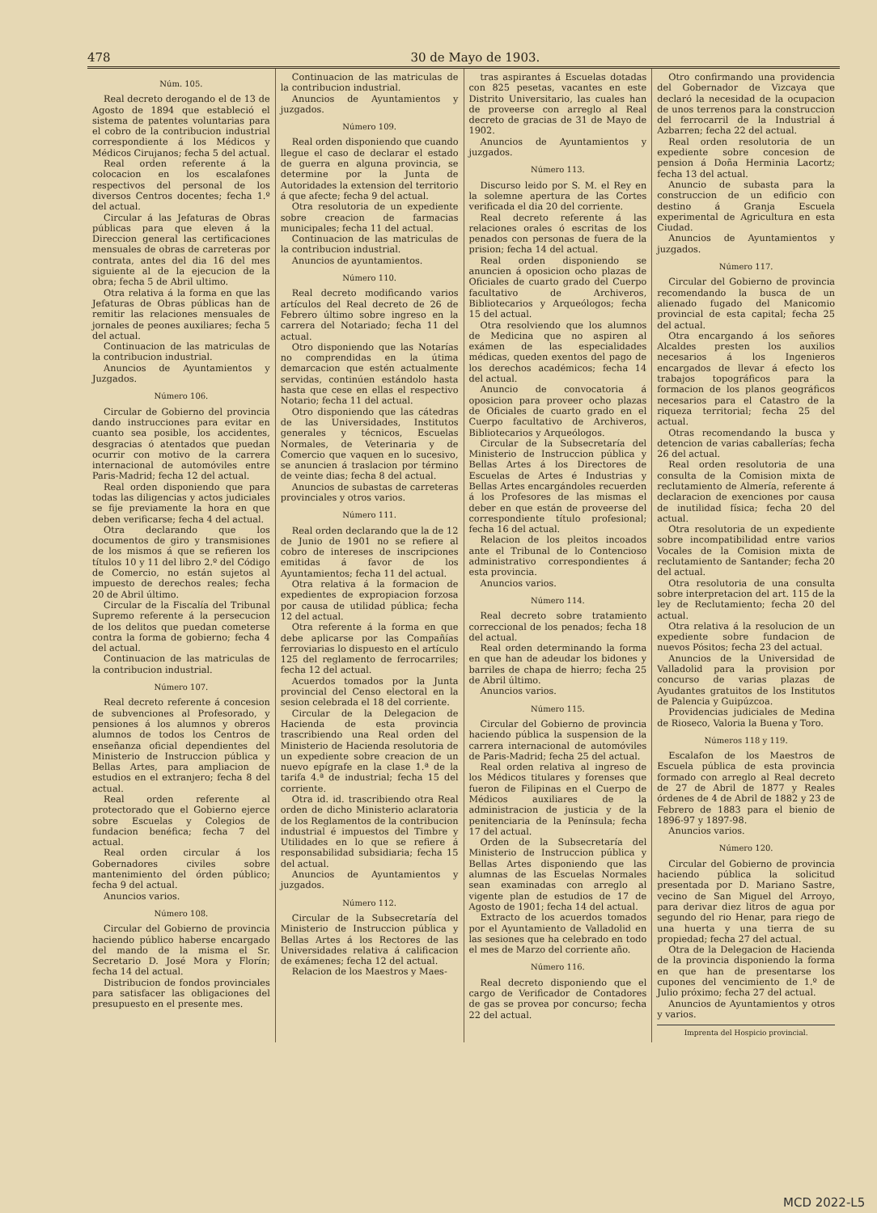478 30 de Mayo de 1903.
Núm. 105.
Real decreto derogando el de 13 de Agosto de 1894 que estableció el sistema de patentes voluntarias para el cobro de la contribucion industrial correspondiente á los Médicos y Médicos Cirujanos; fecha 5 del actual.
Real orden referente á la colocacion en los escalafones respectivos del personal de los diversos Centros docentes; fecha 1.º del actual.
Circular á las Jefaturas de Obras públicas para que eleven á la Direccion general las certificaciones mensuales de obras de carreteras por contrata, antes del dia 16 del mes siguiente al de la ejecucion de la obra; fecha 5 de Abril ultimo.
Otra relativa á la forma en que las Jefaturas de Obras públicas han de remitir las relaciones mensuales de jornales de peones auxiliares; fecha 5 del actual.
Continuacion de las matriculas de la contribucion industrial.
Anuncios de Ayuntamientos y Juzgados.
Número 106.
Circular de Gobierno del provincia dando instrucciones para evitar en cuanto sea posible, los accidentes, desgracias ó atentados que puedan ocurrir con motivo de la carrera internacional de automóviles entre Paris-Madrid; fecha 12 del actual.
Real orden disponiendo que para todas las diligencias y actos judiciales se fije previamente la hora en que deben verificarse; fecha 4 del actual.
Otra declarando que los documentos de giro y transmisiones de los mismos á que se refieren los títulos 10 y 11 del libro 2.º del Código de Comercio, no están sujetos al impuesto de derechos reales; fecha 20 de Abril último.
Circular de la Fiscalía del Tribunal Supremo referente á la persecucion de los delitos que puedan cometerse contra la forma de gobierno; fecha 4 del actual.
Continuacion de las matriculas de la contribucion industrial.
Número 107.
Real decreto referente á concesion de subvenciones al Profesorado, y pensiones á los alumnos y obreros alumnos de todos los Centros de enseñanza oficial dependientes del Ministerio de Instruccion pública y Bellas Artes, para ampliacion de estudios en el extranjero; fecha 8 del actual.
Real orden referente al protectorado que el Gobierno ejerce sobre Escuelas y Colegios de fundacion benéfica; fecha 7 del actual.
Real orden circular á los Gobernadores civiles sobre mantenimiento del órden público; fecha 9 del actual.
Anuncios varios.
Número 108.
Circular del Gobierno de provincia haciendo público haberse encargado del mando de la misma el Sr. Secretario D. José Mora y Florín; fecha 14 del actual.
Distribucion de fondos provinciales para satisfacer las obligaciones del presupuesto en el presente mes.
Continuacion de las matriculas de la contribucion industrial.
Anuncios de Ayuntamientos y juzgados.
Número 109.
Real orden disponiendo que cuando llegue el caso de declarar el estado de guerra en alguna provincia, se determine por la Junta de Autoridades la extension del territorio á que afecte; fecha 9 del actual.
Otra resolutoria de un expediente sobre creacion de farmacias municipales; fecha 11 del actual.
Continuacion de las matriculas de la contribucion industrial.
Anuncios de ayuntamientos.
Número 110.
Real decreto modificando varios artículos del Real decreto de 26 de Febrero último sobre ingreso en la carrera del Notariado; fecha 11 del actual.
Otro disponiendo que las Notarías no comprendidas en la útima demarcacion que estén actualmente servidas, continúen estándolo hasta hasta que cese en ellas el respectivo Notario; fecha 11 del actual.
Otro disponiendo que las cátedras de las Universidades, Institutos generales y técnicos, Escuelas Normales, de Veterinaria y de Comercio que vaquen en lo sucesivo, se anuncien á traslacion por término de veinte dias; fecha 8 del actual.
Anuncios de subastas de carreteras provinciales y otros varios.
Número 111.
Real orden declarando que la de 12 de Junio de 1901 no se refiere al cobro de intereses de inscripciones emitidas á favor de los Ayuntamientos; fecha 11 del actual.
Otra relativa á la formacion de expedientes de expropiacion forzosa por causa de utilidad pública; fecha 12 del actual.
Otra referente á la forma en que debe aplicarse por las Compañías ferroviarias lo dispuesto en el artículo 125 del reglamento de ferrocarriles; fecha 12 del actual.
Acuerdos tomados por la Junta provincial del Censo electoral en la sesion celebrada el 18 del corriente.
Circular de la Delegacion de Hacienda de esta provincia trascribiendo una Real orden del Ministerio de Hacienda resolutoria de un expediente sobre creacion de un nuevo epígrafe en la clase 1.ª de la tarifa 4.ª de industrial; fecha 15 del corriente.
Otra id. id. trascribiendo otra Real orden de dicho Ministerio aclaratoria de los Reglamentos de la contribucion industrial é impuestos del Timbre y Utilidades en lo que se refiere á responsabilidad subsidiaria; fecha 15 del actual.
Anuncios de Ayuntamientos y juzgados.
Número 112.
Circular de la Subsecretaría del Ministerio de Instruccion pública y Bellas Artes á los Rectores de las Universidades relativa á calificacion de exámenes; fecha 12 del actual.
Relacion de los Maestros y Maes-
tras aspirantes á Escuelas dotadas con 825 pesetas, vacantes en este Distrito Universitario, las cuales han de proveerse con arreglo al Real decreto de gracias de 31 de Mayo de 1902.
Anuncios de Ayuntamientos y juzgados.
Número 113.
Discurso leido por S. M. el Rey en la solemne apertura de las Cortes verificada el dia 20 del corriente.
Real decreto referente á las relaciones orales ó escritas de los penados con personas de fuera de la prision; fecha 14 del actual.
Real orden disponiendo se anuncien á oposicion ocho plazas de Oficiales de cuarto grado del Cuerpo facultativo de Archiveros, Bibliotecarios y Arqueólogos; fecha 15 del actual.
Otra resolviendo que los alumnos de Medicina que no aspiren al exámen de las especialidades médicas, queden exentos del pago de los derechos académicos; fecha 14 del actual.
Anuncio de convocatoria á oposicion para proveer ocho plazas de Oficiales de cuarto grado en el Cuerpo facultativo de Archiveros, Bibliotecarios y Arqueólogos.
Circular de la Subsecretaría del Ministerio de Instruccion pública y Bellas Artes á los Directores de Escuelas de Artes é Industrias y Bellas Artes encargándoles recuerden á los Profesores de las mismas el deber en que están de proveerse del correspondiente título profesional; fecha 16 del actual.
Relacion de los pleitos incoados ante el Tribunal de lo Contencioso administrativo correspondientes á esta provincia.
Anuncios varios.
Número 114.
Real decreto sobre tratamiento correccional de los penados; fecha 18 del actual.
Real orden determinando la forma en que han de adeudar los bidones y barriles de chapa de hierro; fecha 25 de Abril último.
Anuncios varios.
Número 115.
Circular del Gobierno de provincia haciendo pública la suspension de la carrera internacional de automóviles de Paris-Madrid; fecha 25 del actual.
Real orden relativa al ingreso de los Médicos titulares y forenses que fueron de Filipinas en el Cuerpo de Médicos auxiliares de la administracion de justicia y de la penitenciaria de la Península; fecha 17 del actual.
Orden de la Subsecretaría del Ministerio de Instruccion pública y Bellas Artes disponiendo que las alumnas de las Escuelas Normales sean examinadas con arreglo al vigente plan de estudios de 17 de Agosto de 1901; fecha 14 del actual.
Extracto de los acuerdos tomados por el Ayuntamiento de Valladolid en las sesiones que ha celebrado en todo el mes de Marzo del corriente año.
Número 116.
Real decreto disponiendo que el cargo de Verificador de Contadores de gas se provea por concurso; fecha 22 del actual.
Otro confirmando una providencia del Gobernador de Vizcaya que declaró la necesidad de la ocupacion de unos terrenos para la construccion del ferrocarril de la Industrial á Azbarren; fecha 22 del actual.
Real orden resolutoria de un expediente sobre concesion de pension á Doña Herminia Lacortz; fecha 13 del actual.
Anuncio de subasta para la construccion de un edificio con destino á Granja Escuela experimental de Agricultura en esta Ciudad.
Anuncios de Ayuntamientos y juzgados.
Número 117.
Circular del Gobierno de provincia recomendando la busca de un alienado fugado del Manicomio provincial de esta capital; fecha 25 del actual.
Otra encargando á los señores Alcaldes presten los auxilios necesarios á los Ingenieros encargados de llevar á efecto los trabajos topográficos para la formacion de los planos geográficos necesarios para el Catastro de la riqueza territorial; fecha 25 del actual.
Otras recomendando la busca y detencion de varias caballerías; fecha 26 del actual.
Real orden resolutoria de una consulta de la Comision mixta de reclutamiento de Almería, referente á declaracion de exenciones por causa de inutilidad física; fecha 20 del actual.
Otra resolutoria de un expediente sobre incompatibilidad entre varios Vocales de la Comision mixta de reclutamiento de Santander; fecha 20 del actual.
Otra resolutoria de una consulta sobre interpretacion del art. 115 de la ley de Reclutamiento; fecha 20 del actual.
Otra relativa á la resolucion de un expediente sobre fundacion de nuevos Pósitos; fecha 23 del actual.
Anuncios de la Universidad de Valladolid para la provision por concurso de varias plazas de Ayudantes gratuitos de los Institutos de Palencia y Guipúzcoa.
Providencias judiciales de Medina de Rioseco, Valoria la Buena y Toro.
Números 118 y 119.
Escalafon de los Maestros de Escuela pública de esta provincia formado con arreglo al Real decreto de 27 de Abril de 1877 y Reales órdenes de 4 de Abril de 1882 y 23 de Febrero de 1883 para el bienio de 1896-97 y 1897-98.
Anuncios varios.
Número 120.
Circular del Gobierno de provincia haciendo pública la solicitud presentada por D. Mariano Sastre, vecino de San Miguel del Arroyo, para derivar diez litros de agua por segundo del rio Henar, para riego de una huerta y una tierra de su propiedad; fecha 27 del actual.
Otra de la Delegacion de Hacienda de la provincia disponiendo la forma en que han de presentarse los cupones del vencimiento de 1.º de Julio próximo; fecha 27 del actual.
Anuncios de Ayuntamientos y otros y varios.
Imprenta del Hospicio provincial.
MCD 2022-L5